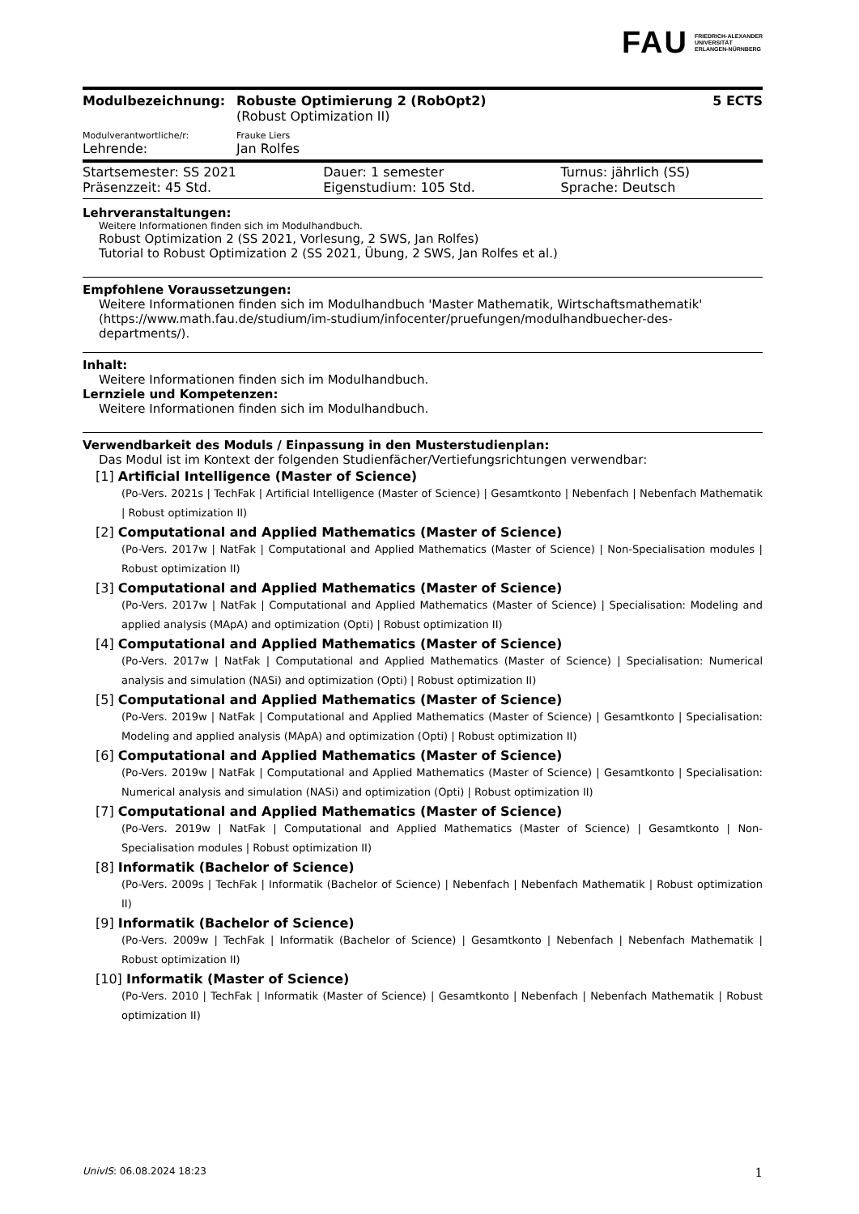FAU FRIEDRICH-ALEXANDER
UNIVERSITÄT
ERLANGEN-NÜRNBERG
| Modulbezeichnung: | Robuste Optimierung 2 (RobOpt2) | 5 ECTS |
| | (Robust Optimization II) | |
| Modulverantwortliche/r: | Frauke Liers | |
| Lehrende: | Jan Rolfes | |
| Startsemester: SS 2021 | Dauer: 1 semester | Turnus: jährlich (SS) |
| Präsenzzeit: 45 Std. | Eigenstudium: 105 Std. | Sprache: Deutsch |
Lehrveranstaltungen:
Weitere Informationen finden sich im Modulhandbuch.
Robust Optimization 2 (SS 2021, Vorlesung, 2 SWS, Jan Rolfes)
Tutorial to Robust Optimization 2 (SS 2021, Übung, 2 SWS, Jan Rolfes et al.)
Empfohlene Voraussetzungen:
Weitere Informationen finden sich im Modulhandbuch 'Master Mathematik, Wirtschaftsmathematik' (https://www.math.fau.de/studium/im-studium/infocenter/pruefungen/modulhandbuecher-des-departments/).
Inhalt:
Weitere Informationen finden sich im Modulhandbuch.
Lernziele und Kompetenzen:
Weitere Informationen finden sich im Modulhandbuch.
Verwendbarkeit des Moduls / Einpassung in den Musterstudienplan:
Das Modul ist im Kontext der folgenden Studienfächer/Vertiefungsrichtungen verwendbar:
[1] Artificial Intelligence (Master of Science)
(Po-Vers. 2021s | TechFak | Artificial Intelligence (Master of Science) | Gesamtkonto | Nebenfach | Nebenfach Mathematik | Robust optimization II)
[2] Computational and Applied Mathematics (Master of Science)
(Po-Vers. 2017w | NatFak | Computational and Applied Mathematics (Master of Science) | Non-Specialisation modules | Robust optimization II)
[3] Computational and Applied Mathematics (Master of Science)
(Po-Vers. 2017w | NatFak | Computational and Applied Mathematics (Master of Science) | Specialisation: Modeling and applied analysis (MApA) and optimization (Opti) | Robust optimization II)
[4] Computational and Applied Mathematics (Master of Science)
(Po-Vers. 2017w | NatFak | Computational and Applied Mathematics (Master of Science) | Specialisation: Numerical analysis and simulation (NASi) and optimization (Opti) | Robust optimization II)
[5] Computational and Applied Mathematics (Master of Science)
(Po-Vers. 2019w | NatFak | Computational and Applied Mathematics (Master of Science) | Gesamtkonto | Specialisation: Modeling and applied analysis (MApA) and optimization (Opti) | Robust optimization II)
[6] Computational and Applied Mathematics (Master of Science)
(Po-Vers. 2019w | NatFak | Computational and Applied Mathematics (Master of Science) | Gesamtkonto | Specialisation: Numerical analysis and simulation (NASi) and optimization (Opti) | Robust optimization II)
[7] Computational and Applied Mathematics (Master of Science)
(Po-Vers. 2019w | NatFak | Computational and Applied Mathematics (Master of Science) | Gesamtkonto | Non-Specialisation modules | Robust optimization II)
[8] Informatik (Bachelor of Science)
(Po-Vers. 2009s | TechFak | Informatik (Bachelor of Science) | Nebenfach | Nebenfach Mathematik | Robust optimization II)
[9] Informatik (Bachelor of Science)
(Po-Vers. 2009w | TechFak | Informatik (Bachelor of Science) | Gesamtkonto | Nebenfach | Nebenfach Mathematik | Robust optimization II)
[10] Informatik (Master of Science)
(Po-Vers. 2010 | TechFak | Informatik (Master of Science) | Gesamtkonto | Nebenfach | Nebenfach Mathematik | Robust optimization II)
UnivIS: 06.08.2024 18:23 1